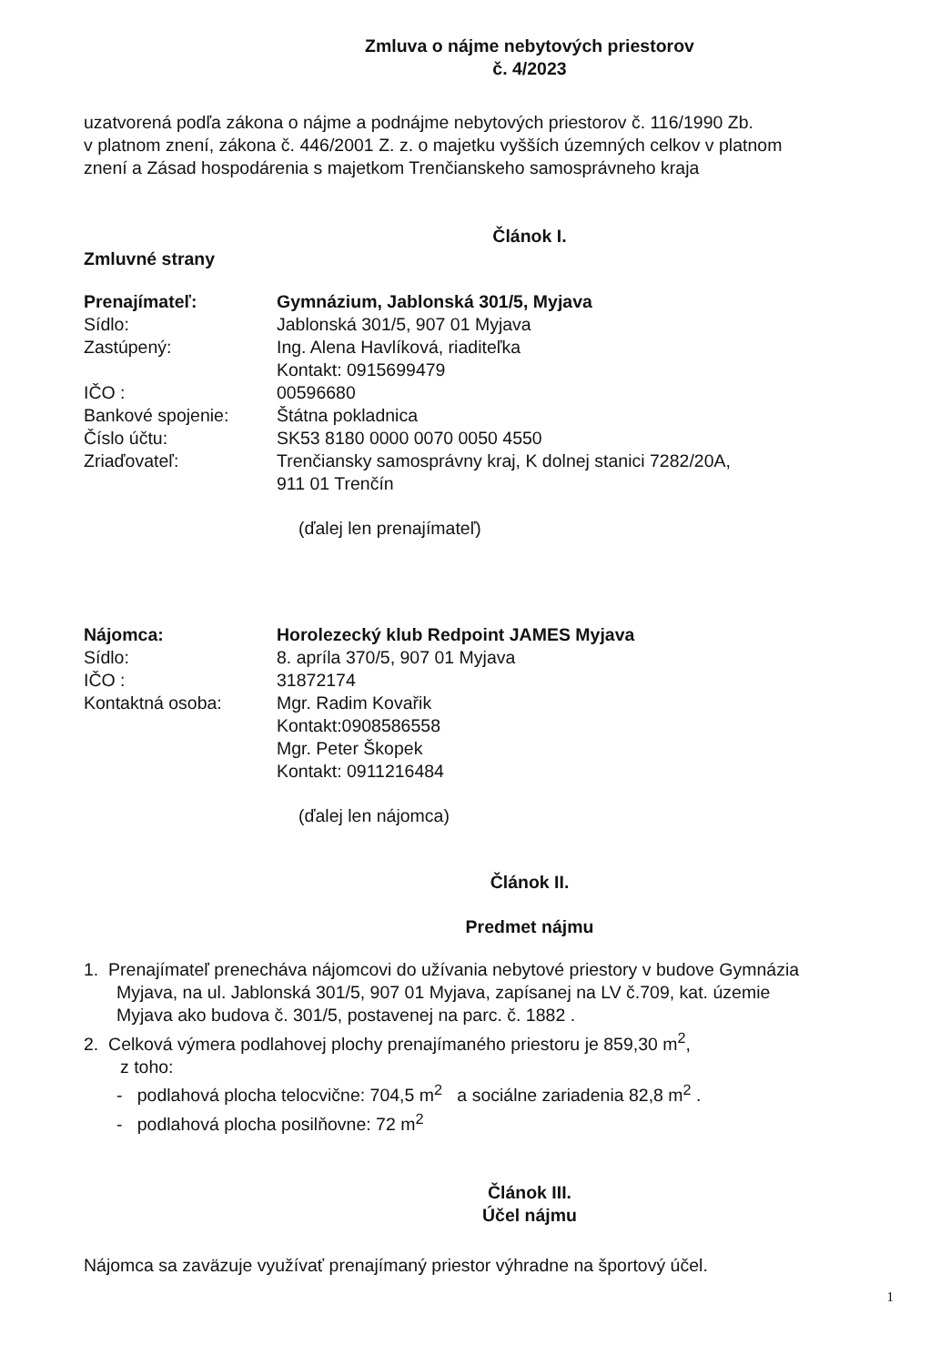Zmluva o nájme nebytových priestorov
č. 4/2023
uzatvorená podľa zákona o nájme a podnájme nebytových priestorov č. 116/1990 Zb.
v platnom znení, zákona č. 446/2001 Z. z. o majetku vyšších územných celkov v platnom
znení a Zásad hospodárenia s majetkom Trenčianskeho samosprávneho kraja
Článok I.
Zmluvné strany
| Prenajímateľ: | Gymnázium, Jablonská 301/5, Myjava |
| Sídlo: | Jablonská 301/5, 907 01 Myjava |
| Zastúpený: | Ing. Alena Havlíková, riaditeľka Kontakt: 0915699479 |
| IČO : | 00596680 |
| Bankové spojenie: | Štátna pokladnica |
| Číslo účtu: | SK53 8180 0000 0070 0050 4550 |
| Zriaďovateľ: | Trenčiansky samosprávny kraj, K dolnej stanici 7282/20A, 911 01 Trenčín |
(ďalej len prenajímateľ)
| Nájomca: | Horolezecký klub Redpoint JAMES Myjava |
| Sídlo: | 8. apríla 370/5, 907 01 Myjava |
| IČO : | 31872174 |
| Kontaktná osoba: | Mgr. Radim Kovařik Kontakt:0908586558 Mgr. Peter Škopek Kontakt: 0911216484 |
(ďalej len nájomca)
Článok II.
Predmet nájmu
1. Prenajímateľ prenecháva nájomcovi do užívania nebytové priestory v budove Gymnázia
Myjava, na ul. Jablonská 301/5, 907 01 Myjava, zapísanej na LV č.709, kat. územie
Myjava ako budova č. 301/5, postavenej na parc. č. 1882 .
2. Celková výmera podlahovej plochy prenajímaného priestoru je 859,30 m<sup>2</sup>,
z toho:
- podlahová plocha telocvične: 704,5 m<sup>2</sup> a sociálne zariadenia 82,8 m<sup>2</sup> .
- podlahová plocha posilňovne: 72 m<sup>2</sup>
Článok III.
Účel nájmu
Nájomca sa zaväzuje využívať prenajímaný priestor výhradne na športový účel.
1